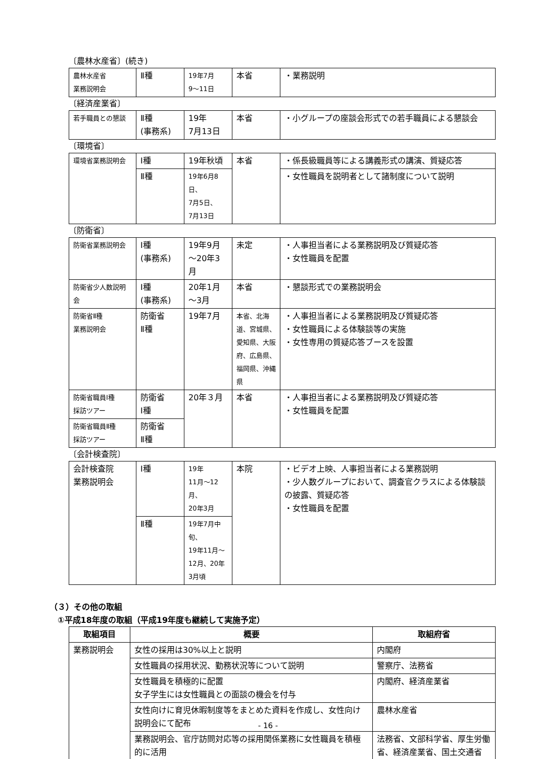〔農林水産省〕(続き)
| 農林水産省 業務説明会 | Ⅱ種 | 19年7月 9～11日 | 本省 | ・業務説明 |
〔経済産業省〕
| 若手職員との懇談 | Ⅱ種 (事務系) | 19年 7月13日 | 本省 | ・小グループの座談会形式での若手職員による懇談会 |
〔環境省〕
| 環境省業務説明会 | Ⅰ種 | 19年秋頃 | 本省 | ・係長級職員等による講義形式の講演、質疑応答 |
| | Ⅱ種 | 19年6月8日、 7月5日、 7月13日 | | ・女性職員を説明者として諸制度について説明 |
〔防衛省〕
| 防衛省業務説明会 | Ⅰ種 (事務系) | 19年9月 ～20年3月 | 未定 | ・人事担当者による業務説明及び質疑応答 ・女性職員を配置 |
| 防衛省少人数説明会 | Ⅰ種 (事務系) | 20年1月 ～3月 | 本省 | ・懇談形式での業務説明会 |
| 防衛省Ⅱ種 業務説明会 | 防衛省 Ⅱ種 | 19年7月 | 本省、北海道、宮城県、愛知県、大阪府、広島県、福岡県、沖縄県 | ・人事担当者による業務説明及び質疑応答 ・女性職員による体験談等の実施 ・女性専用の質疑応答ブースを設置 |
| 防衛省職員Ⅰ種 採訪ツアー | 防衛省 Ⅰ種 | 20年３月 | 本省 | ・人事担当者による業務説明及び質疑応答 ・女性職員を配置 |
| 防衛省職員Ⅱ種 採訪ツアー | 防衛省 Ⅱ種 | | | |
〔会計検査院〕
| 会計検査院 業務説明会 | Ⅰ種 | 19年 11月～12月、 20年3月 | 本院 | ・ビデオ上映、人事担当者による業務説明 ・少人数グループにおいて、調査官クラスによる体験談の披露、質疑応答 ・女性職員を配置 |
| | Ⅱ種 | 19年7月中旬、 19年11月～12月、20年3月頃 | | |
（３）その他の取組
①平成18年度の取組（平成19年度も継続して実施予定）
| 取組項目 | 概要 | 取組府省 |
| --- | --- | --- |
| 業務説明会 | 女性の採用は30%以上と説明 | 内閣府 |
| | 女性職員の採用状況、勤務状況等について説明 | 警察庁、法務省 |
| | 女性職員を積極的に配置 女子学生には女性職員との面談の機会を付与 | 内閣府、経済産業省 |
| | 女性向けに育児休暇制度等をまとめた資料を作成し、女性向け説明会にて配布 | 農林水産省 |
| | 業務説明会、官庁訪問対応等の採用関係業務に女性職員を積極的に活用 | 法務省、文部科学省、厚生労働省、経済産業省、国土交通省 |
- 16 -